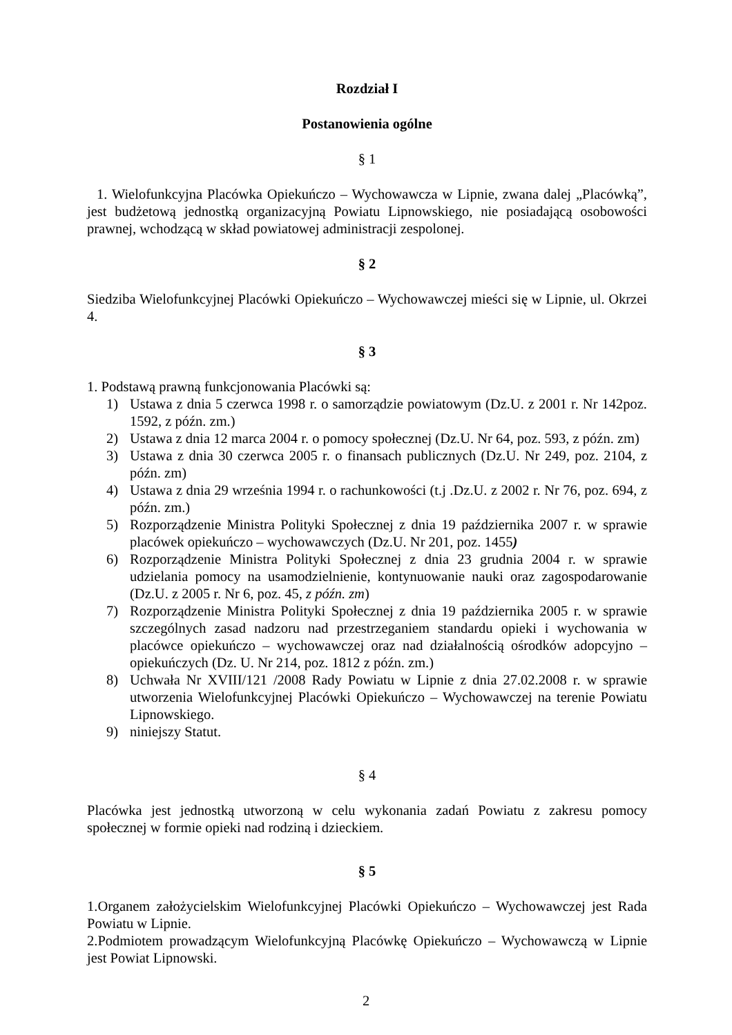Rozdział I
Postanowienia ogólne
§ 1
1. Wielofunkcyjna Placówka Opiekuńczo – Wychowawcza w Lipnie, zwana dalej „Placówką”, jest budżetową jednostką organizacyjną Powiatu Lipnowskiego, nie posiadającą osobowości prawnej, wchodzącą w skład powiatowej administracji zespolonej.
§ 2
Siedziba Wielofunkcyjnej Placówki Opiekuńczo – Wychowawczej mieści się w Lipnie, ul. Okrzei 4.
§ 3
1. Podstawą prawną funkcjonowania Placówki są:
1) Ustawa z dnia 5 czerwca 1998 r. o samorządzie powiatowym (Dz.U. z 2001 r. Nr 142poz. 1592, z późn. zm.)
2) Ustawa z dnia 12 marca 2004 r. o pomocy społecznej (Dz.U. Nr 64, poz. 593, z późn. zm)
3) Ustawa z dnia 30 czerwca 2005 r. o finansach publicznych (Dz.U. Nr 249, poz. 2104, z późn. zm)
4) Ustawa z dnia 29 września 1994 r. o rachunkowości (t.j .Dz.U. z 2002 r. Nr 76, poz. 694, z późn. zm.)
5) Rozporządzenie Ministra Polityki Społecznej z dnia 19 października 2007 r. w sprawie placówek opiekuńczo – wychowawczych (Dz.U. Nr 201, poz. 1455)
6) Rozporządzenie Ministra Polityki Społecznej z dnia 23 grudnia 2004 r. w sprawie udzielania pomocy na usamodzielnienie, kontynuowanie nauki oraz zagospodarowanie (Dz.U. z 2005 r. Nr 6, poz. 45, z późn. zm)
7) Rozporządzenie Ministra Polityki Społecznej z dnia 19 października 2005 r. w sprawie szczególnych zasad nadzoru nad przestrzeganiem standardu opieki i wychowania w placówce opiekuńczo – wychowawczej oraz nad działalnością ośrodków adopcyjno – opiekuńczych (Dz. U. Nr 214, poz. 1812 z późn. zm.)
8) Uchwała Nr XVIII/121 /2008 Rady Powiatu w Lipnie z dnia 27.02.2008 r. w sprawie utworzenia Wielofunkcyjnej Placówki Opiekuńczo – Wychowawczej na terenie Powiatu Lipnowskiego.
9) niniejszy Statut.
§ 4
Placówka jest jednostką utworzoną w celu wykonania zadań Powiatu z zakresu pomocy społecznej w formie opieki nad rodziną i dzieckiem.
§ 5
1.Organem założycielskim Wielofunkcyjnej Placówki Opiekuńczo – Wychowawczej jest Rada Powiatu w Lipnie.
2.Podmiotem prowadzącym Wielofunkcyjną Placówkę Opiekuńczo – Wychowawczą w Lipnie jest Powiat Lipnowski.
2